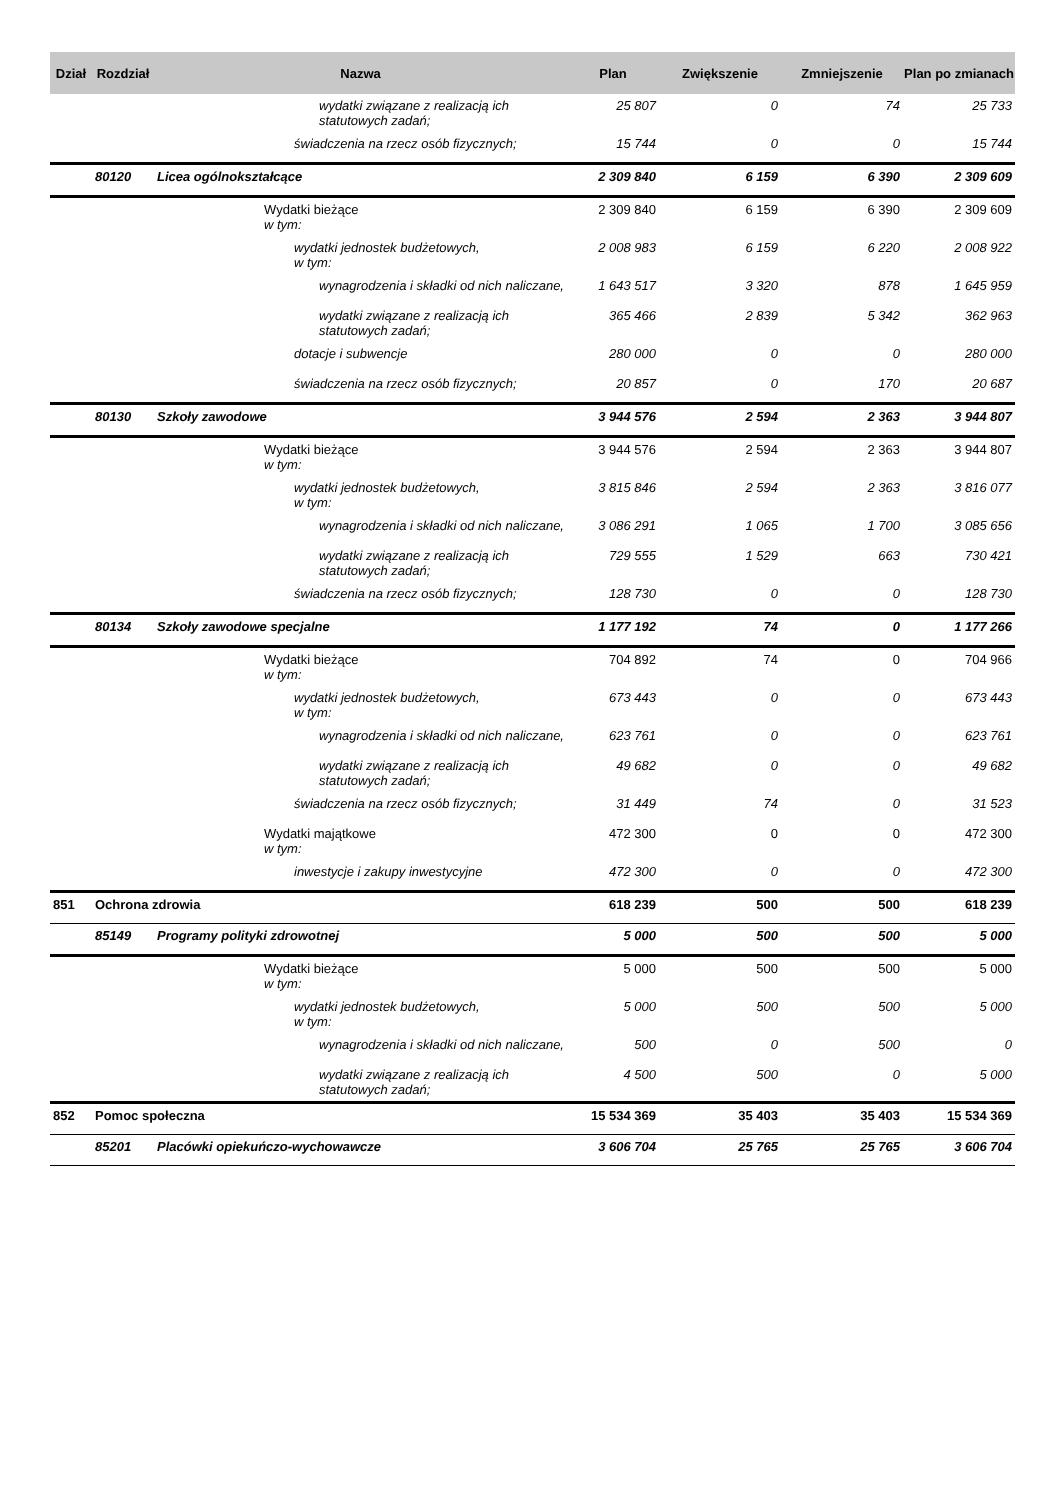| Dział | Rozdział | Nazwa | Plan | Zwiększenie | Zmniejszenie | Plan po zmianach |
| --- | --- | --- | --- | --- | --- | --- |
| | | wydatki związane z realizacją ich statutowych zadań; | 25 807 | 0 | 74 | 25 733 |
| | | świadczenia na rzecz osób fizycznych; | 15 744 | 0 | 0 | 15 744 |
| | 80120 | Licea ogólnokształcące | 2 309 840 | 6 159 | 6 390 | 2 309 609 |
| | | Wydatki bieżące w tym: | 2 309 840 | 6 159 | 6 390 | 2 309 609 |
| | | wydatki jednostek budżetowych, w tym: | 2 008 983 | 6 159 | 6 220 | 2 008 922 |
| | | wynagrodzenia i składki od nich naliczane, | 1 643 517 | 3 320 | 878 | 1 645 959 |
| | | wydatki związane z realizacją ich statutowych zadań; | 365 466 | 2 839 | 5 342 | 362 963 |
| | | dotacje i subwencje | 280 000 | 0 | 0 | 280 000 |
| | | świadczenia na rzecz osób fizycznych; | 20 857 | 0 | 170 | 20 687 |
| | 80130 | Szkoły zawodowe | 3 944 576 | 2 594 | 2 363 | 3 944 807 |
| | | Wydatki bieżące w tym: | 3 944 576 | 2 594 | 2 363 | 3 944 807 |
| | | wydatki jednostek budżetowych, w tym: | 3 815 846 | 2 594 | 2 363 | 3 816 077 |
| | | wynagrodzenia i składki od nich naliczane, | 3 086 291 | 1 065 | 1 700 | 3 085 656 |
| | | wydatki związane z realizacją ich statutowych zadań; | 729 555 | 1 529 | 663 | 730 421 |
| | | świadczenia na rzecz osób fizycznych; | 128 730 | 0 | 0 | 128 730 |
| | 80134 | Szkoły zawodowe specjalne | 1 177 192 | 74 | 0 | 1 177 266 |
| | | Wydatki bieżące w tym: | 704 892 | 74 | 0 | 704 966 |
| | | wydatki jednostek budżetowych, w tym: | 673 443 | 0 | 0 | 673 443 |
| | | wynagrodzenia i składki od nich naliczane, | 623 761 | 0 | 0 | 623 761 |
| | | wydatki związane z realizacją ich statutowych zadań; | 49 682 | 0 | 0 | 49 682 |
| | | świadczenia na rzecz osób fizycznych; | 31 449 | 74 | 0 | 31 523 |
| | | Wydatki majątkowe w tym: | 472 300 | 0 | 0 | 472 300 |
| | | inwestycje i zakupy inwestycyjne | 472 300 | 0 | 0 | 472 300 |
| 851 | Ochrona zdrowia | | 618 239 | 500 | 500 | 618 239 |
| | 85149 | Programy polityki zdrowotnej | 5 000 | 500 | 500 | 5 000 |
| | | Wydatki bieżące w tym: | 5 000 | 500 | 500 | 5 000 |
| | | wydatki jednostek budżetowych, w tym: | 5 000 | 500 | 500 | 5 000 |
| | | wynagrodzenia i składki od nich naliczane, | 500 | 0 | 500 | 0 |
| | | wydatki związane z realizacją ich statutowych zadań; | 4 500 | 500 | 0 | 5 000 |
| 852 | Pomoc społeczna | | 15 534 369 | 35 403 | 35 403 | 15 534 369 |
| | 85201 | Placówki opiekuńczo-wychowawcze | 3 606 704 | 25 765 | 25 765 | 3 606 704 |